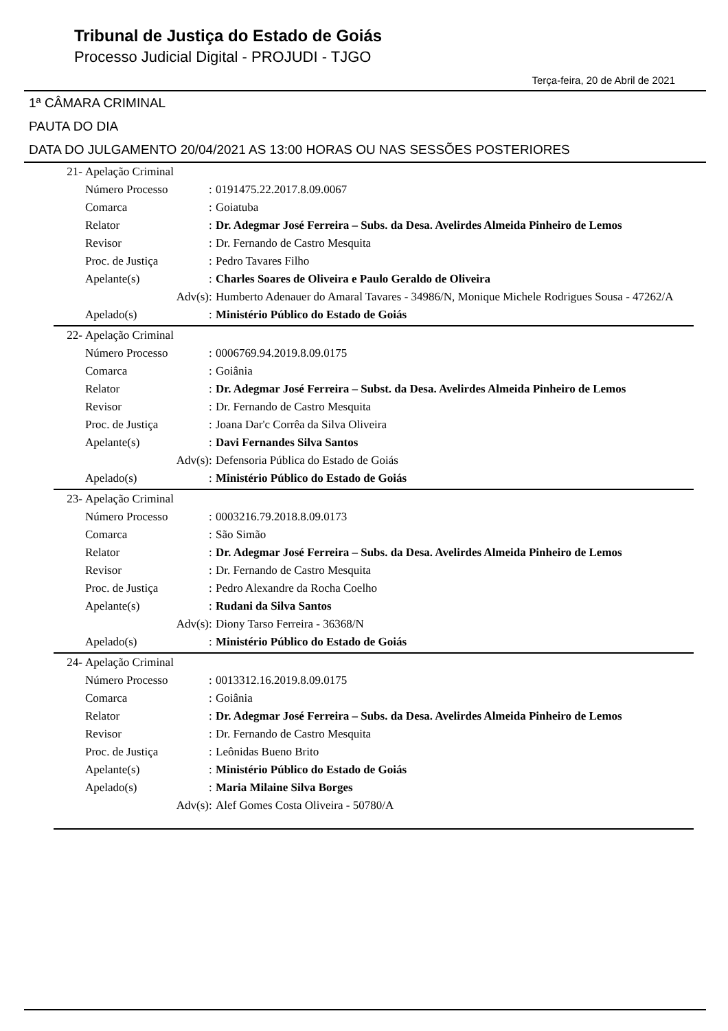Tribunal de Justiça do Estado de Goiás
Processo Judicial Digital - PROJUDI - TJGO
Terça-feira, 20 de Abril de 2021
1ª CÂMARA CRIMINAL
PAUTA DO DIA
DATA DO JULGAMENTO 20/04/2021 AS 13:00 HORAS OU NAS SESSÕES POSTERIORES
| 21- | Apelação Criminal | | |
| | Número Processo | : | 0191475.22.2017.8.09.0067 |
| | Comarca | : | Goiatuba |
| | Relator | : | Dr. Adegmar José Ferreira – Subs. da Desa. Avelirdes Almeida Pinheiro de Lemos |
| | Revisor | : | Dr. Fernando de Castro Mesquita |
| | Proc. de Justiça | : | Pedro Tavares Filho |
| | Apelante(s) | : | Charles Soares de Oliveira e Paulo Geraldo de Oliveira |
| | Adv(s) | : | Humberto Adenauer do Amaral Tavares - 34986/N, Monique Michele Rodrigues Sousa - 47262/A |
| | Apelado(s) | : | Ministério Público do Estado de Goiás |
| 22- | Apelação Criminal | | |
| | Número Processo | : | 0006769.94.2019.8.09.0175 |
| | Comarca | : | Goiânia |
| | Relator | : | Dr. Adegmar José Ferreira – Subst. da Desa. Avelirdes Almeida Pinheiro de Lemos |
| | Revisor | : | Dr. Fernando de Castro Mesquita |
| | Proc. de Justiça | : | Joana Dar'c Corrêa da Silva Oliveira |
| | Apelante(s) | : | Davi Fernandes Silva Santos |
| | Adv(s) | : | Defensoria Pública do Estado de Goiás |
| | Apelado(s) | : | Ministério Público do Estado de Goiás |
| 23- | Apelação Criminal | | |
| | Número Processo | : | 0003216.79.2018.8.09.0173 |
| | Comarca | : | São Simão |
| | Relator | : | Dr. Adegmar José Ferreira – Subs. da Desa. Avelirdes Almeida Pinheiro de Lemos |
| | Revisor | : | Dr. Fernando de Castro Mesquita |
| | Proc. de Justiça | : | Pedro Alexandre da Rocha Coelho |
| | Apelante(s) | : | Rudani da Silva Santos |
| | Adv(s) | : | Diony Tarso Ferreira - 36368/N |
| | Apelado(s) | : | Ministério Público do Estado de Goiás |
| 24- | Apelação Criminal | | |
| | Número Processo | : | 0013312.16.2019.8.09.0175 |
| | Comarca | : | Goiânia |
| | Relator | : | Dr. Adegmar José Ferreira – Subs. da Desa. Avelirdes Almeida Pinheiro de Lemos |
| | Revisor | : | Dr. Fernando de Castro Mesquita |
| | Proc. de Justiça | : | Leônidas Bueno Brito |
| | Apelante(s) | : | Ministério Público do Estado de Goiás |
| | Apelado(s) | : | Maria Milaine Silva Borges |
| | Adv(s) | : | Alef Gomes Costa Oliveira - 50780/A |